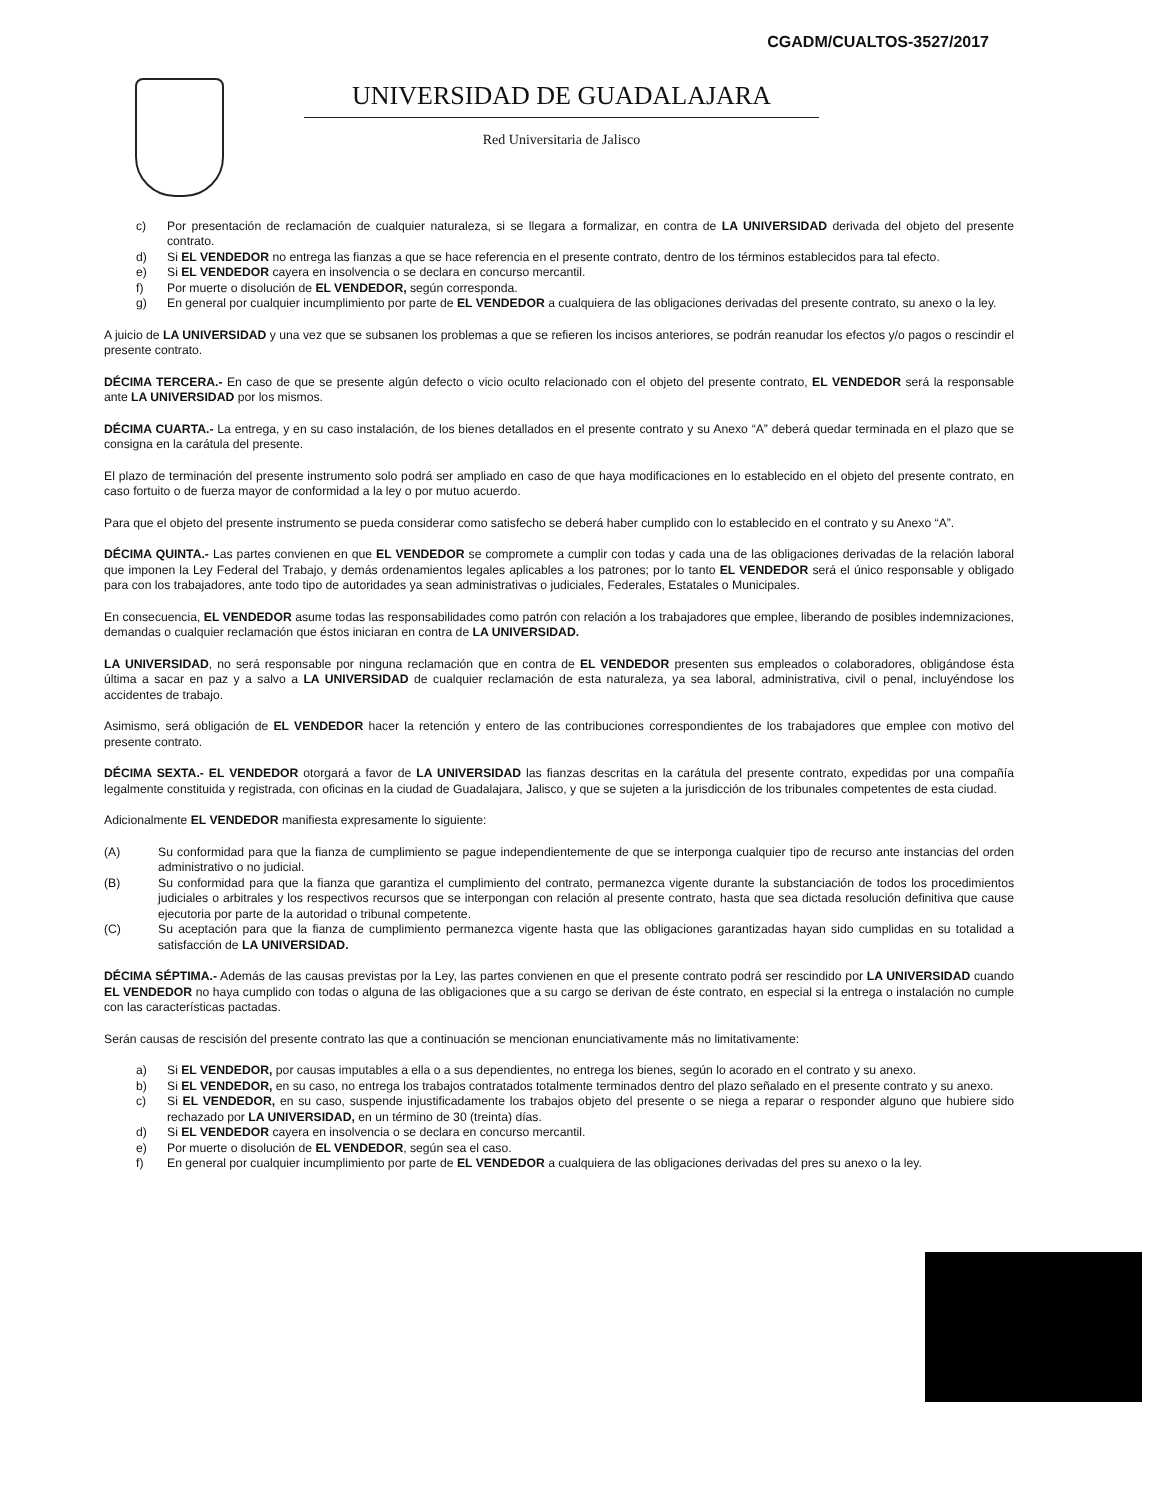CGADM/CUALTOS-3527/2017
UNIVERSIDAD DE GUADALAJARA
Red Universitaria de Jalisco
c) Por presentación de reclamación de cualquier naturaleza, si se llegara a formalizar, en contra de LA UNIVERSIDAD derivada del objeto del presente contrato.
d) Si EL VENDEDOR no entrega las fianzas a que se hace referencia en el presente contrato, dentro de los términos establecidos para tal efecto.
e) Si EL VENDEDOR cayera en insolvencia o se declara en concurso mercantil.
f) Por muerte o disolución de EL VENDEDOR, según corresponda.
g) En general por cualquier incumplimiento por parte de EL VENDEDOR a cualquiera de las obligaciones derivadas del presente contrato, su anexo o la ley.
A juicio de LA UNIVERSIDAD y una vez que se subsanen los problemas a que se refieren los incisos anteriores, se podrán reanudar los efectos y/o pagos o rescindir el presente contrato.
DÉCIMA TERCERA.- En caso de que se presente algún defecto o vicio oculto relacionado con el objeto del presente contrato, EL VENDEDOR será la responsable ante LA UNIVERSIDAD por los mismos.
DÉCIMA CUARTA.- La entrega, y en su caso instalación, de los bienes detallados en el presente contrato y su Anexo “A” deberá quedar terminada en el plazo que se consigna en la carátula del presente.
El plazo de terminación del presente instrumento solo podrá ser ampliado en caso de que haya modificaciones en lo establecido en el objeto del presente contrato, en caso fortuito o de fuerza mayor de conformidad a la ley o por mutuo acuerdo.
Para que el objeto del presente instrumento se pueda considerar como satisfecho se deberá haber cumplido con lo establecido en el contrato y su Anexo “A”.
DÉCIMA QUINTA.- Las partes convienen en que EL VENDEDOR se compromete a cumplir con todas y cada una de las obligaciones derivadas de la relación laboral que imponen la Ley Federal del Trabajo, y demás ordenamientos legales aplicables a los patrones; por lo tanto EL VENDEDOR será el único responsable y obligado para con los trabajadores, ante todo tipo de autoridades ya sean administrativas o judiciales, Federales, Estatales o Municipales.
En consecuencia, EL VENDEDOR asume todas las responsabilidades como patrón con relación a los trabajadores que emplee, liberando de posibles indemnizaciones, demandas o cualquier reclamación que éstos iniciaran en contra de LA UNIVERSIDAD.
LA UNIVERSIDAD, no será responsable por ninguna reclamación que en contra de EL VENDEDOR presenten sus empleados o colaboradores, obligándose ésta última a sacar en paz y a salvo a LA UNIVERSIDAD de cualquier reclamación de esta naturaleza, ya sea laboral, administrativa, civil o penal, incluyéndose los accidentes de trabajo.
Asimismo, será obligación de EL VENDEDOR hacer la retención y entero de las contribuciones correspondientes de los trabajadores que emplee con motivo del presente contrato.
DÉCIMA SEXTA.- EL VENDEDOR otorgará a favor de LA UNIVERSIDAD las fianzas descritas en la carátula del presente contrato, expedidas por una compañía legalmente constituida y registrada, con oficinas en la ciudad de Guadalajara, Jalisco, y que se sujeten a la jurisdicción de los tribunales competentes de esta ciudad.
Adicionalmente EL VENDEDOR manifiesta expresamente lo siguiente:
(A) Su conformidad para que la fianza de cumplimiento se pague independientemente de que se interponga cualquier tipo de recurso ante instancias del orden administrativo o no judicial.
(B) Su conformidad para que la fianza que garantiza el cumplimiento del contrato, permanezca vigente durante la substanciación de todos los procedimientos judiciales o arbitrales y los respectivos recursos que se interpongan con relación al presente contrato, hasta que sea dictada resolución definitiva que cause ejecutoria por parte de la autoridad o tribunal competente.
(C) Su aceptación para que la fianza de cumplimiento permanezca vigente hasta que las obligaciones garantizadas hayan sido cumplidas en su totalidad a satisfacción de LA UNIVERSIDAD.
DÉCIMA SÉPTIMA.- Además de las causas previstas por la Ley, las partes convienen en que el presente contrato podrá ser rescindido por LA UNIVERSIDAD cuando EL VENDEDOR no haya cumplido con todas o alguna de las obligaciones que a su cargo se derivan de éste contrato, en especial si la entrega o instalación no cumple con las características pactadas.
Serán causas de rescisión del presente contrato las que a continuación se mencionan enunciativamente más no limitativamente:
a) Si EL VENDEDOR, por causas imputables a ella o a sus dependientes, no entrega los bienes, según lo acorado en el contrato y su anexo.
b) Si EL VENDEDOR, en su caso, no entrega los trabajos contratados totalmente terminados dentro del plazo señalado en el presente contrato y su anexo.
c) Si EL VENDEDOR, en su caso, suspende injustificadamente los trabajos objeto del presente o se niega a reparar o responder alguno que hubiere sido rechazado por LA UNIVERSIDAD, en un término de 30 (treinta) días.
d) Si EL VENDEDOR cayera en insolvencia o se declara en concurso mercantil.
e) Por muerte o disolución de EL VENDEDOR, según sea el caso.
f) En general por cualquier incumplimiento por parte de EL VENDEDOR a cualquiera de las obligaciones derivadas del pres su anexo o la ley.